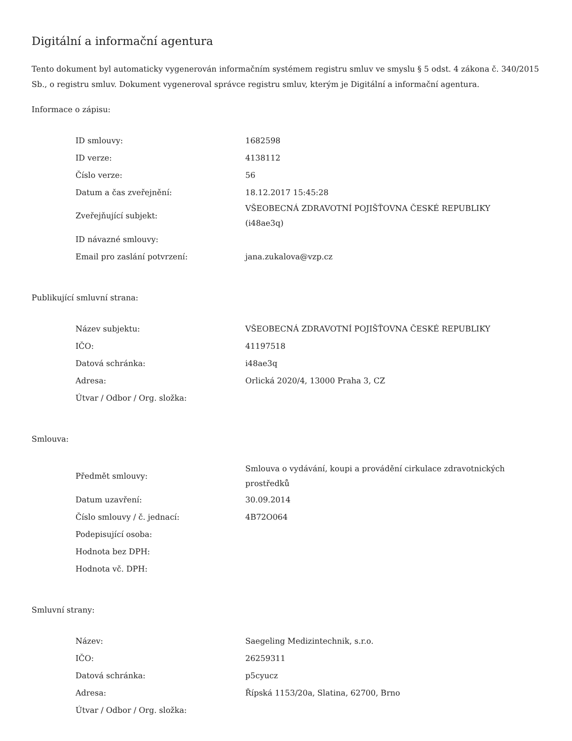Digitální a informační agentura
Tento dokument byl automaticky vygenerován informačním systémem registru smluv ve smyslu § 5 odst. 4 zákona č. 340/2015 Sb., o registru smluv. Dokument vygeneroval správce registru smluv, kterým je Digitální a informační agentura.
Informace o zápisu:
| ID smlouvy: | 1682598 |
| ID verze: | 4138112 |
| Číslo verze: | 56 |
| Datum a čas zveřejnění: | 18.12.2017 15:45:28 |
| Zveřejňující subjekt: | VŠEOBECNÁ ZDRAVOTNÍ POJIŠŤOVNA ČESKÉ REPUBLIKY (i48ae3q) |
| ID návazné smlouvy: | |
| Email pro zaslání potvrzení: | jana.zukalova@vzp.cz |
Publikující smluvní strana:
| Název subjektu: | VŠEOBECNÁ ZDRAVOTNÍ POJIŠŤOVNA ČESKÉ REPUBLIKY |
| IČO: | 41197518 |
| Datová schránka: | i48ae3q |
| Adresa: | Orlická 2020/4, 13000 Praha 3, CZ |
| Útvar / Odbor / Org. složka: | |
Smlouva:
| Předmět smlouvy: | Smlouva o vydávání, koupi a provádění cirkulace zdravotnických prostředků |
| Datum uzavření: | 30.09.2014 |
| Číslo smlouvy / č. jednací: | 4B72O064 |
| Podepisující osoba: | |
| Hodnota bez DPH: | |
| Hodnota vč. DPH: | |
Smluvní strany:
| Název: | Saegeling Medizintechnik, s.r.o. |
| IČO: | 26259311 |
| Datová schránka: | p5cyucz |
| Adresa: | Řípská 1153/20a, Slatina, 62700, Brno |
| Útvar / Odbor / Org. složka: | |